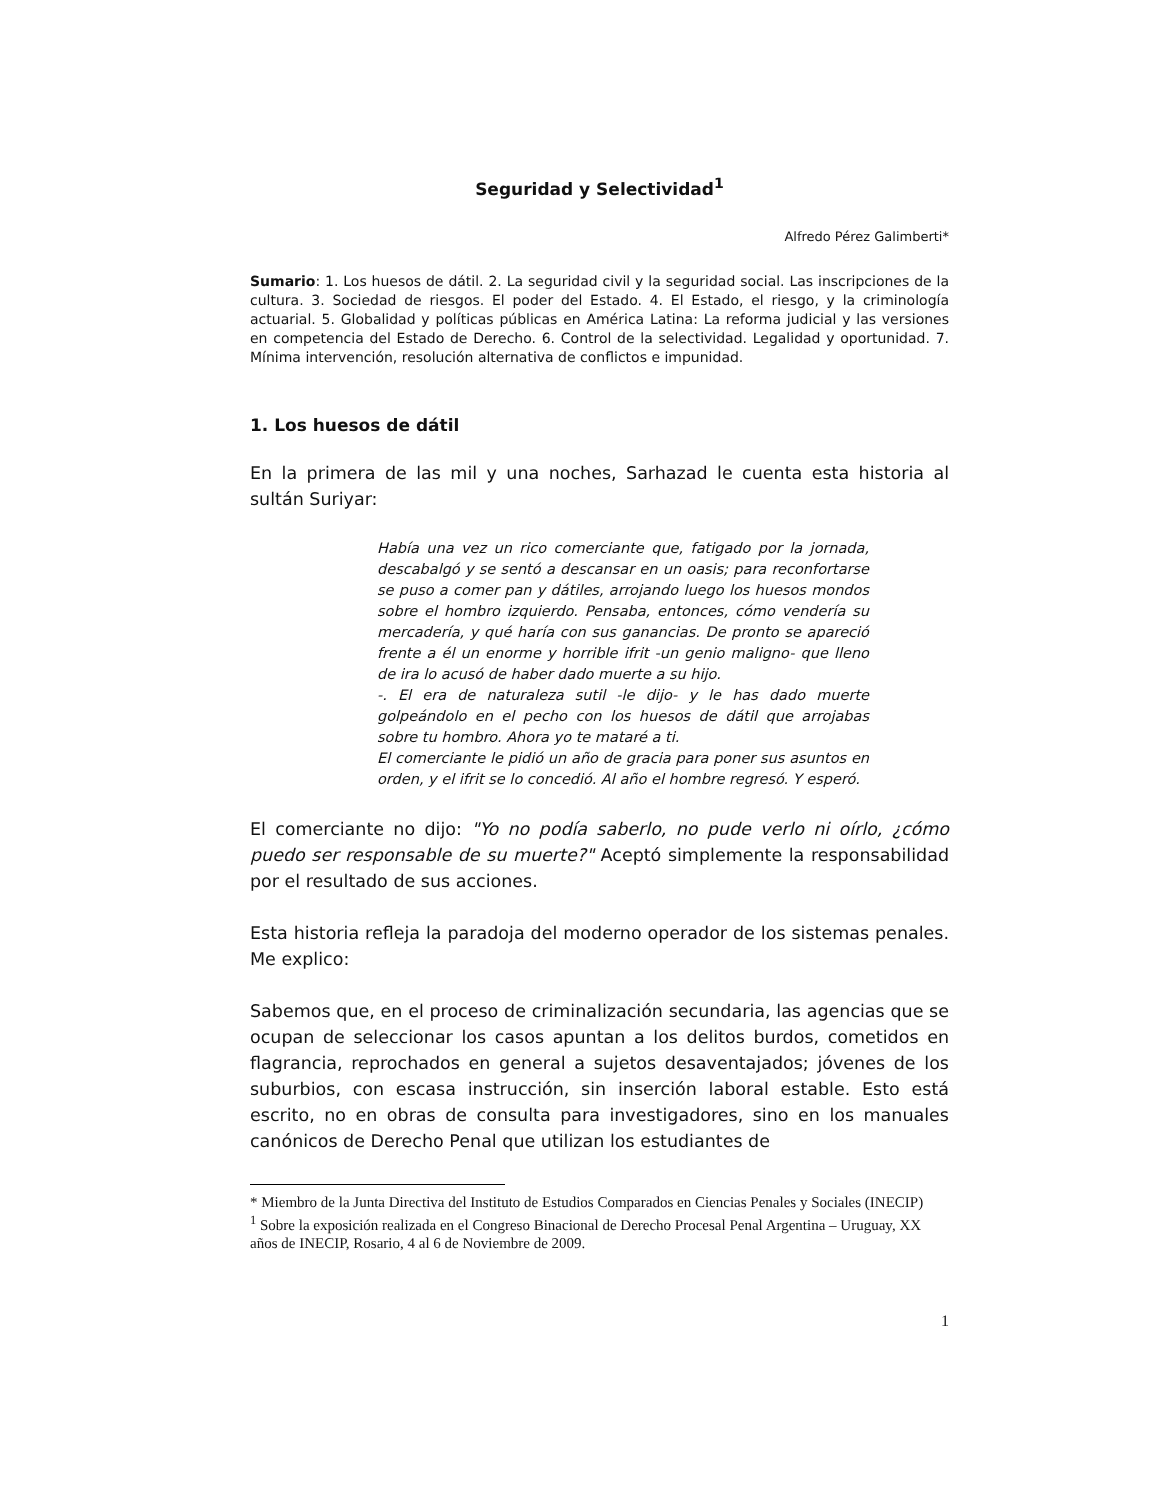Seguridad y Selectividad<sup>1</sup>
Alfredo Pérez Galimberti*
Sumario: 1. Los huesos de dátil. 2. La seguridad civil y la seguridad social. Las inscripciones de la cultura. 3. Sociedad de riesgos. El poder del Estado. 4. El Estado, el riesgo, y la criminología actuarial. 5. Globalidad y políticas públicas en América Latina: La reforma judicial y las versiones en competencia del Estado de Derecho. 6. Control de la selectividad. Legalidad y oportunidad. 7. Mínima intervención, resolución alternativa de conflictos e impunidad.
1. Los huesos de dátil
En la primera de las mil y una noches, Sarhazad le cuenta esta historia al sultán Suriyar:
Había una vez un rico comerciante que, fatigado por la jornada, descabalgó y se sentó a descansar en un oasis; para reconfortarse se puso a comer pan y dátiles, arrojando luego los huesos mondos sobre el hombro izquierdo. Pensaba, entonces, cómo vendería su mercadería, y qué haría con sus ganancias. De pronto se apareció frente a él un enorme y horrible ifrit -un genio maligno- que lleno de ira lo acusó de haber dado muerte a su hijo.
-. El era de naturaleza sutil -le dijo- y le has dado muerte golpeándolo en el pecho con los huesos de dátil que arrojabas sobre tu hombro. Ahora yo te mataré a ti.
El comerciante le pidió un año de gracia para poner sus asuntos en orden, y el ifrit se lo concedió. Al año el hombre regresó. Y esperó.
El comerciante no dijo: "Yo no podía saberlo, no pude verlo ni oírlo, ¿cómo puedo ser responsable de su muerte?" Aceptó simplemente la responsabilidad por el resultado de sus acciones.
Esta historia refleja la paradoja del moderno operador de los sistemas penales. Me explico:
Sabemos que, en el proceso de criminalización secundaria, las agencias que se ocupan de seleccionar los casos apuntan a los delitos burdos, cometidos en flagrancia, reprochados en general a sujetos desaventajados; jóvenes de los suburbios, con escasa instrucción, sin inserción laboral estable. Esto está escrito, no en obras de consulta para investigadores, sino en los manuales canónicos de Derecho Penal que utilizan los estudiantes de
* Miembro de la Junta Directiva del Instituto de Estudios Comparados en Ciencias Penales y Sociales (INECIP)
<sup>1</sup> Sobre la exposición realizada en el Congreso Binacional de Derecho Procesal Penal Argentina – Uruguay, XX años de INECIP, Rosario, 4 al 6 de Noviembre de 2009.
1